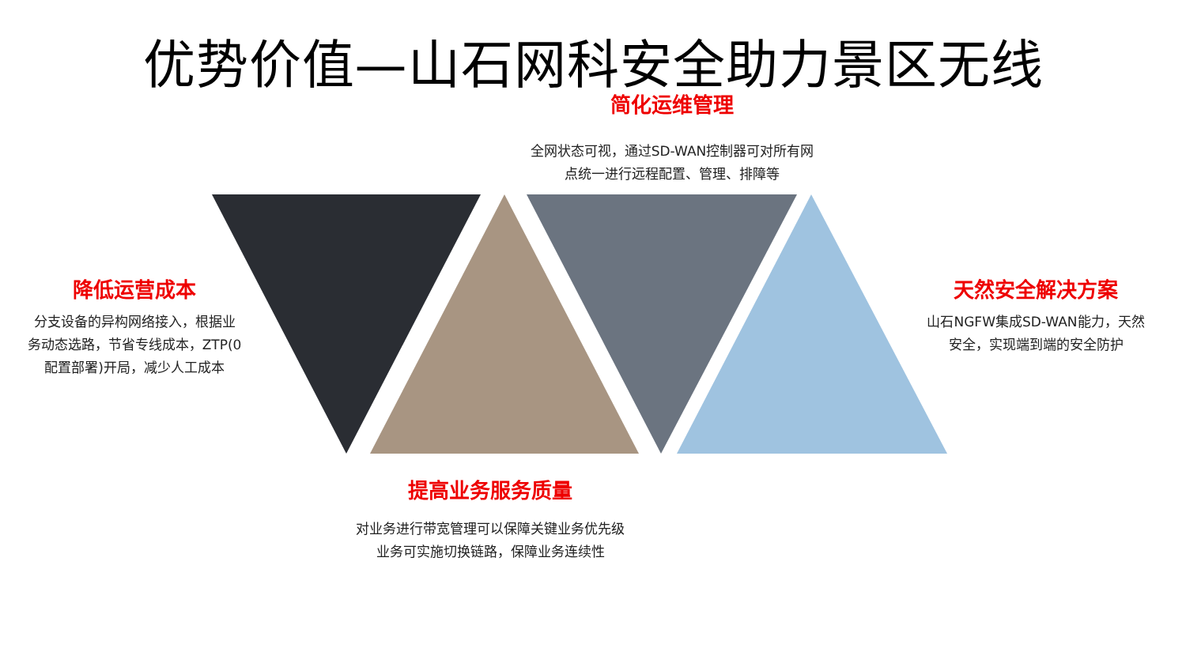优势价值—山石网科安全助力景区无线
简化运维管理
全网状态可视，通过SD-WAN控制器可对所有网
点统一进行远程配置、管理、排障等
降低运营成本
分支设备的异构网络接入，根据业
务动态选路，节省专线成本，ZTP(0
配置部署)开局，减少人工成本
天然安全解决方案
山石NGFW集成SD-WAN能力，天然
安全，实现端到端的安全防护
提高业务服务质量
对业务进行带宽管理可以保障关键业务优先级
业务可实施切换链路，保障业务连续性